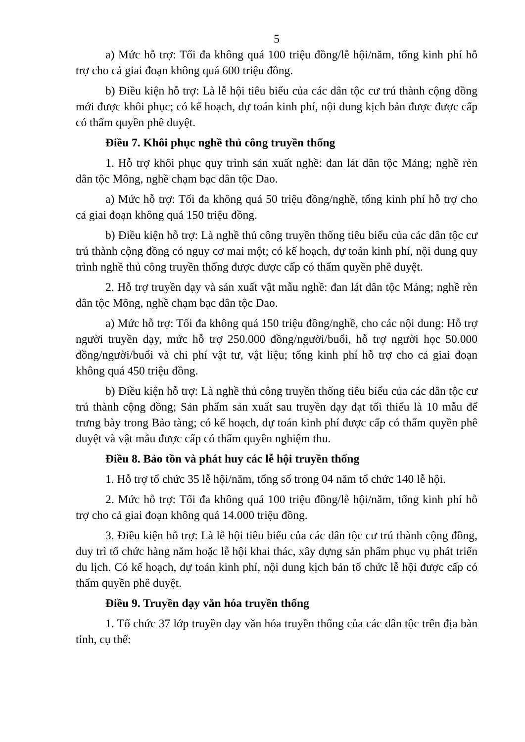5
a) Mức hỗ trợ: Tối đa không quá 100 triệu đồng/lễ hội/năm, tổng kinh phí hỗ trợ cho cả giai đoạn không quá 600 triệu đồng.
b) Điều kiện hỗ trợ: Là lễ hội tiêu biểu của các dân tộc cư trú thành cộng đồng mới được khôi phục; có kế hoạch, dự toán kinh phí, nội dung kịch bản được được cấp có thẩm quyền phê duyệt.
Điều 7. Khôi phục nghề thủ công truyền thống
1. Hỗ trợ khôi phục quy trình sản xuất nghề: đan lát dân tộc Mảng; nghề rèn dân tộc Mông, nghề chạm bạc dân tộc Dao.
a) Mức hỗ trợ: Tối đa không quá 50 triệu đồng/nghề, tổng kinh phí hỗ trợ cho cả giai đoạn không quá 150 triệu đồng.
b) Điều kiện hỗ trợ: Là nghề thủ công truyền thống tiêu biểu của các dân tộc cư trú thành cộng đồng có nguy cơ mai một; có kế hoạch, dự toán kinh phí, nội dung quy trình nghề thủ công truyền thống được được cấp có thẩm quyền phê duyệt.
2. Hỗ trợ truyền dạy và sản xuất vật mẫu nghề: đan lát dân tộc Mảng; nghề rèn dân tộc Mông, nghề chạm bạc dân tộc Dao.
a) Mức hỗ trợ: Tối đa không quá 150 triệu đồng/nghề, cho các nội dung: Hỗ trợ người truyền dạy, mức hỗ trợ 250.000 đồng/người/buổi, hỗ trợ người học 50.000 đồng/người/buổi và chi phí vật tư, vật liệu; tổng kinh phí hỗ trợ cho cả giai đoạn không quá 450 triệu đồng.
b) Điều kiện hỗ trợ: Là nghề thủ công truyền thống tiêu biểu của các dân tộc cư trú thành cộng đồng; Sản phẩm sản xuất sau truyền dạy đạt tối thiểu là 10 mẫu để trưng bày trong Bảo tàng; có kế hoạch, dự toán kinh phí được cấp có thẩm quyền phê duyệt và vật mẫu được cấp có thẩm quyền nghiệm thu.
Điều 8. Bảo tồn và phát huy các lễ hội truyền thống
1. Hỗ trợ tổ chức 35 lễ hội/năm, tổng số trong 04 năm tổ chức 140 lễ hội.
2. Mức hỗ trợ: Tối đa không quá 100 triệu đồng/lễ hội/năm, tổng kinh phí hỗ trợ cho cả giai đoạn không quá 14.000 triệu đồng.
3. Điều kiện hỗ trợ: Là lễ hội tiêu biểu của các dân tộc cư trú thành cộng đồng, duy trì tổ chức hàng năm hoặc lễ hội khai thác, xây dựng sản phẩm phục vụ phát triển du lịch. Có kế hoạch, dự toán kinh phí, nội dung kịch bản tổ chức lễ hội được cấp có thẩm quyền phê duyệt.
Điều 9. Truyền dạy văn hóa truyền thống
1. Tổ chức 37 lớp truyền dạy văn hóa truyền thống của các dân tộc trên địa bàn tỉnh, cụ thể: